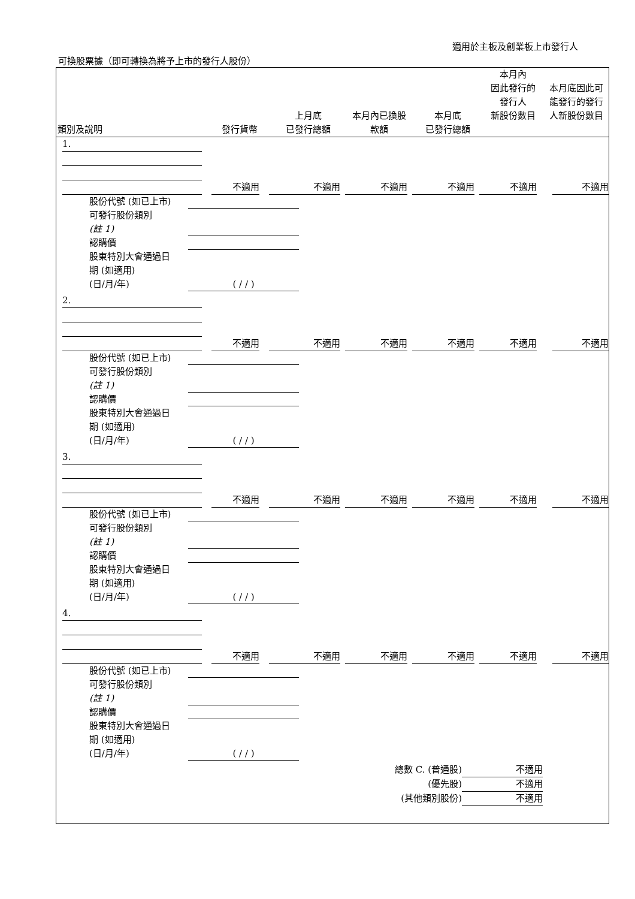適用於主板及創業板上市發行人
可換股票據（即可轉換為將予上市的發行人股份）
| 類別及說明 | 發行貨幣 | 上月底 已發行總額 | 本月內已換股 款額 | 本月底 已發行總額 | 本月內 因此發行的 發行人 新股份數目 | 本月底因此可 能發行的發行 人新股份數目 |
| --- | --- | --- | --- | --- | --- | --- |
1.
不適用
不適用
不適用
不適用
不適用
不適用
股份代號 (如已上市)
可發行股份類別
(註 1)
認購價
股東特別大會通過日
期 (如適用)
(日/月/年) ( / / )
2.
不適用
不適用
不適用
不適用
不適用
不適用
股份代號 (如已上市)
可發行股份類別
(註 1)
認購價
股東特別大會通過日
期 (如適用)
(日/月/年) ( / / )
3.
不適用
不適用
不適用
不適用
不適用
不適用
股份代號 (如已上市)
可發行股份類別
(註 1)
認購價
股東特別大會通過日
期 (如適用)
(日/月/年) ( / / )
4.
不適用
不適用
不適用
不適用
不適用
不適用
股份代號 (如已上市)
可發行股份類別
(註 1)
認購價
股東特別大會通過日
期 (如適用)
(日/月/年) ( / / )
總數 C. (普通股) 不適用
(優先股) 不適用
(其他類別股份) 不適用